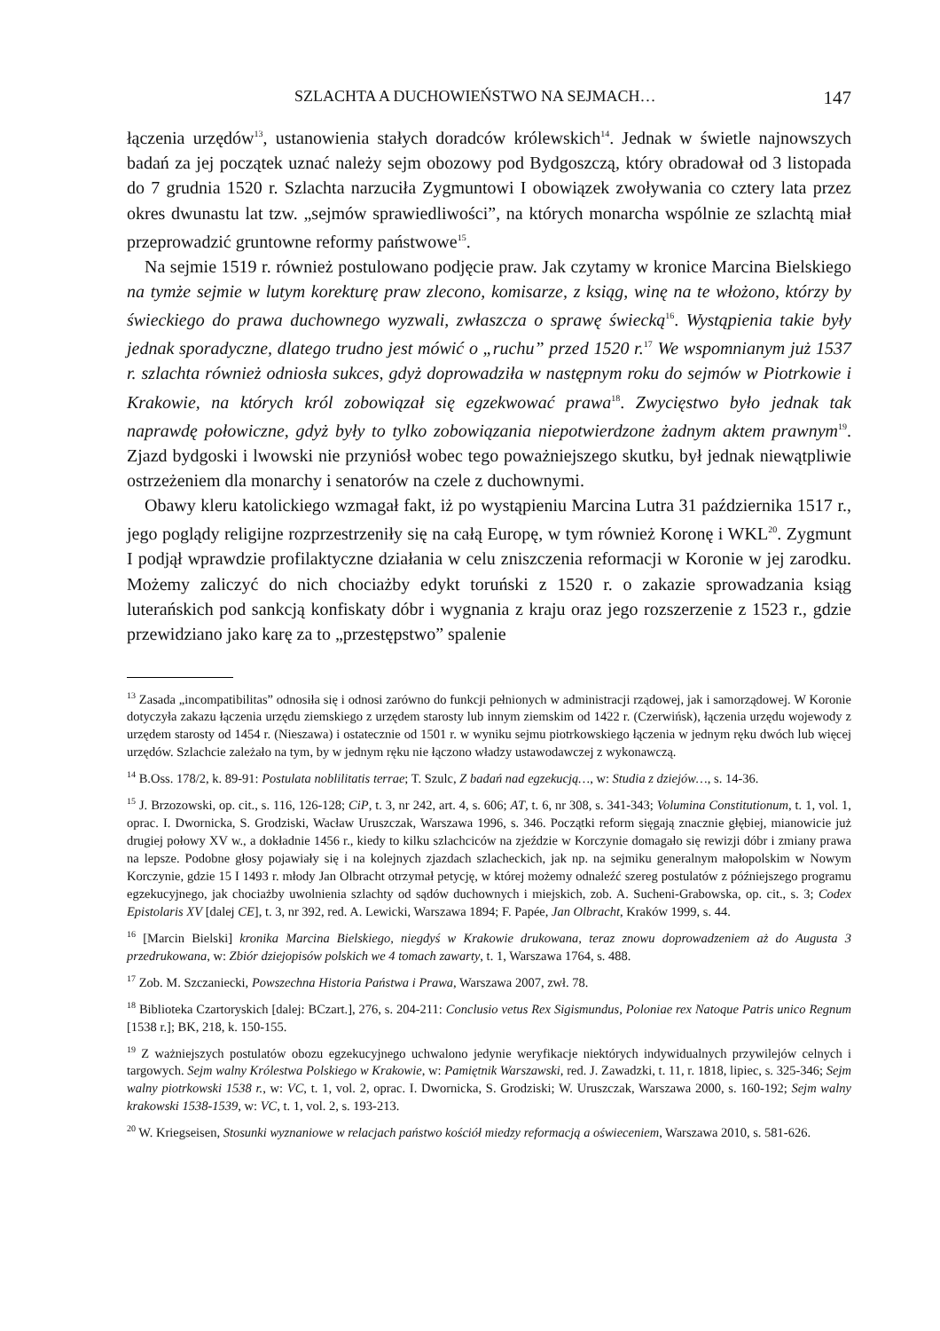SZLACHTA A DUCHOWIEŃSTWO NA SEJMACH… 147
łączenia urzędów<sup>13</sup>, ustanowienia stałych doradców królewskich<sup>14</sup>. Jednak w świetle najnowszych badań za jej początek uznać należy sejm obozowy pod Bydgoszczą, który obradował od 3 listopada do 7 grudnia 1520 r. Szlachta narzuciła Zygmuntowi I obowiązek zwoływania co cztery lata przez okres dwunastu lat tzw. „sejmów sprawiedliwości”, na których monarcha wspólnie ze szlachtą miał przeprowadzić gruntowne reformy państwowe<sup>15</sup>.
Na sejmie 1519 r. również postulowano podjęcie praw. Jak czytamy w kronice Marcina Bielskiego na tymże sejmie w lutym korekturę praw zlecono, komisarze, z ksiąg, winę na te włożono, którzy by świeckiego do prawa duchownego wyzwali, zwłaszcza o sprawę świecką<sup>16</sup>. Wystąpienia takie były jednak sporadyczne, dlatego trudno jest mówić o „ruchu” przed 1520 r.<sup>17</sup> We wspomnianym już 1537 r. szlachta również odniosła sukces, gdyż doprowadziła w następnym roku do sejmów w Piotrkowie i Krakowie, na których król zobowiązał się egzekwować prawa<sup>18</sup>. Zwycięstwo było jednak tak naprawdę połowiczne, gdyż były to tylko zobowiązania niepotwierdzone żadnym aktem prawnym<sup>19</sup>. Zjazd bydgoski i lwowski nie przyniósł wobec tego poważniejszego skutku, był jednak niewątpliwie ostrzeżeniem dla monarchy i senatorów na czele z duchownymi.
Obawy kleru katolickiego wzmagał fakt, iż po wystąpieniu Marcina Lutra 31 października 1517 r., jego poglądy religijne rozprzestrzeniły się na całą Europę, w tym również Koronę i WKL<sup>20</sup>. Zygmunt I podjął wprawdzie profilaktyczne działania w celu zniszczenia reformacji w Koronie w jej zarodku. Możemy zaliczyć do nich chociażby edykt toruński z 1520 r. o zakazie sprowadzania ksiąg luterańskich pod sankcją konfiskaty dóbr i wygnania z kraju oraz jego rozszerzenie z 1523 r., gdzie przewidziano jako karę za to „przestępstwo” spalenie
<sup>13</sup> Zasada „incompatibilitas” odnosiła się i odnosi zarówno do funkcji pełnionych w administracji rządowej, jak i samorządowej. W Koronie dotyczyła zakazu łączenia urzędu ziemskiego z urzędem starosty lub innym ziemskim od 1422 r. (Czerwińsk), łączenia urzędu wojewody z urzędem starosty od 1454 r. (Nieszawa) i ostatecznie od 1501 r. w wyniku sejmu piotrkowskiego łączenia w jednym ręku dwóch lub więcej urzędów. Szlachcie zależało na tym, by w jednym ręku nie łączono władzy ustawodawczej z wykonawczą.
<sup>14</sup> B.Oss. 178/2, k. 89-91: Postulata noblilitatis terrae; T. Szulc, Z badań nad egzekucją…, w: Studia z dziejów…, s. 14-36.
<sup>15</sup> J. Brzozowski, op. cit., s. 116, 126-128; CiP, t. 3, nr 242, art. 4, s. 606; AT, t. 6, nr 308, s. 341-343; Volumina Constitutionum, t. 1, vol. 1, oprac. I. Dwornicka, S. Grodziski, Wacław Uruszczak, Warszawa 1996, s. 346. Początki reform sięgają znacznie głębiej, mianowicie już drugiej połowy XV w., a dokładnie 1456 r., kiedy to kilku szlachciców na zjeździe w Korczynie domagało się rewizji dóbr i zmiany prawa na lepsze. Podobne głosy pojawiały się i na kolejnych zjazdach szlacheckich, jak np. na sejmiku generalnym małopolskim w Nowym Korczynie, gdzie 15 I 1493 r. młody Jan Olbracht otrzymał petycję, w której możemy odnaleźć szereg postulatów z późniejszego programu egzekucyjnego, jak chociażby uwolnienia szlachty od sądów duchownych i miejskich, zob. A. Sucheni-Grabowska, op. cit., s. 3; Codex Epistolaris XV [dalej CE], t. 3, nr 392, red. A. Lewicki, Warszawa 1894; F. Papée, Jan Olbracht, Kraków 1999, s. 44.
<sup>16</sup> [Marcin Bielski] kronika Marcina Bielskiego, niegdyś w Krakowie drukowana, teraz znowu doprowadzeniem aż do Augusta 3 przedrukowana, w: Zbiór dziejopisów polskich we 4 tomach zawarty, t. 1, Warszawa 1764, s. 488.
<sup>17</sup> Zob. M. Szczaniecki, Powszechna Historia Państwa i Prawa, Warszawa 2007, zwł. 78.
<sup>18</sup> Biblioteka Czartoryskich [dalej: BCzart.], 276, s. 204-211: Conclusio vetus Rex Sigismundus, Poloniae rex Natoque Patris unico Regnum [1538 r.]; BK, 218, k. 150-155.
<sup>19</sup> Z ważniejszych postulatów obozu egzekucyjnego uchwalono jedynie weryfikacje niektórych indywidualnych przywilejów celnych i targowych. Sejm walny Królestwa Polskiego w Krakowie, w: Pamiętnik Warszawski, red. J. Zawadzki, t. 11, r. 1818, lipiec, s. 325-346; Sejm walny piotrkowski 1538 r., w: VC, t. 1, vol. 2, oprac. I. Dwornicka, S. Grodziski; W. Uruszczak, Warszawa 2000, s. 160-192; Sejm walny krakowski 1538-1539, w: VC, t. 1, vol. 2, s. 193-213.
<sup>20</sup> W. Kriegseisen, Stosunki wyznaniowe w relacjach państwo kościół miedzy reformacją a oświeceniem, Warszawa 2010, s. 581-626.